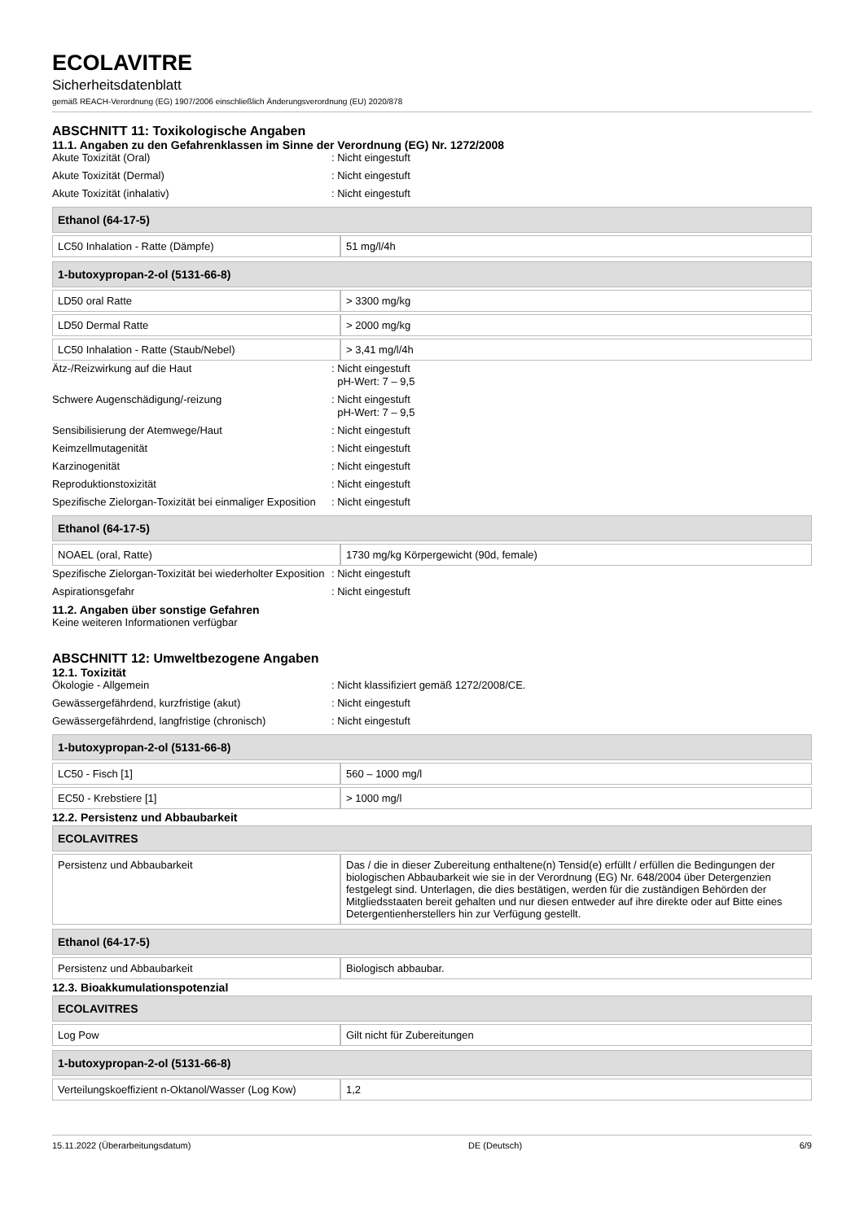ECOLAVITRE
Sicherheitsdatenblatt
gemäß REACH-Verordnung (EG) 1907/2006 einschließlich Änderungsverordnung (EU) 2020/878
ABSCHNITT 11: Toxikologische Angaben
11.1. Angaben zu den Gefahrenklassen im Sinne der Verordnung (EG) Nr. 1272/2008
Akute Toxizität (Oral) : Nicht eingestuft
Akute Toxizität (Dermal) : Nicht eingestuft
Akute Toxizität (inhalativ) : Nicht eingestuft
| Ethanol (64-17-5) | |
| --- | --- |
| LC50 Inhalation - Ratte (Dämpfe) | 51 mg/l/4h |
| 1-butoxypropan-2-ol (5131-66-8) | |
| --- | --- |
| LD50 oral Ratte | > 3300 mg/kg |
| LD50 Dermal Ratte | > 2000 mg/kg |
| LC50 Inhalation - Ratte (Staub/Nebel) | > 3,41 mg/l/4h |
Ätz-/Reizwirkung auf die Haut : Nicht eingestuft
pH-Wert: 7 – 9,5
Schwere Augenschädigung/-reizung : Nicht eingestuft
pH-Wert: 7 – 9,5
Sensibilisierung der Atemwege/Haut : Nicht eingestuft
Keimzellmutagenität : Nicht eingestuft
Karzinogenität : Nicht eingestuft
Reproduktionstoxizität : Nicht eingestuft
Spezifische Zielorgan-Toxizität bei einmaliger Exposition
: Nicht eingestuft
| Ethanol (64-17-5) | |
| --- | --- |
| NOAEL (oral, Ratte) | 1730 mg/kg Körpergewicht (90d, female) |
Spezifische Zielorgan-Toxizität bei wiederholter Exposition
: Nicht eingestuft
Aspirationsgefahr : Nicht eingestuft
11.2. Angaben über sonstige Gefahren
Keine weiteren Informationen verfügbar
ABSCHNITT 12: Umweltbezogene Angaben
12.1. Toxizität
Ökologie - Allgemein : Nicht klassifiziert gemäß 1272/2008/CE.
Gewässergefährdend, kurzfristige (akut) : Nicht eingestuft
Gewässergefährdend, langfristige (chronisch)
: Nicht eingestuft
| 1-butoxypropan-2-ol (5131-66-8) | |
| --- | --- |
| LC50 - Fisch [1] | 560 – 1000 mg/l |
| EC50 - Krebstiere [1] | > 1000 mg/l |
12.2. Persistenz und Abbaubarkeit
| ECOLAVITRES | |
| --- | --- |
| Persistenz und Abbaubarkeit | Das / die in dieser Zubereitung enthaltene(n) Tensid(e) erfüllt / erfüllen die Bedingungen der biologischen Abbaubarkeit wie sie in der Verordnung (EG) Nr. 648/2004 über Detergenzien festgelegt sind. Unterlagen, die dies bestätigen, werden für die zuständigen Behörden der Mitgliedsstaaten bereit gehalten und nur diesen entweder auf ihre direkte oder auf Bitte eines Detergentienherstellers hin zur Verfügung gestellt. |
| Ethanol (64-17-5) | |
| --- | --- |
| Persistenz und Abbaubarkeit | Biologisch abbaubar. |
12.3. Bioakkumulationspotenzial
| ECOLAVITRES | |
| --- | --- |
| Log Pow | Gilt nicht für Zubereitungen |
| 1-butoxypropan-2-ol (5131-66-8) | |
| --- | --- |
| Verteilungskoeffizient n-Oktanol/Wasser (Log Kow) | 1,2 |
15.11.2022 (Überarbeitungsdatum) DE (Deutsch) 6/9